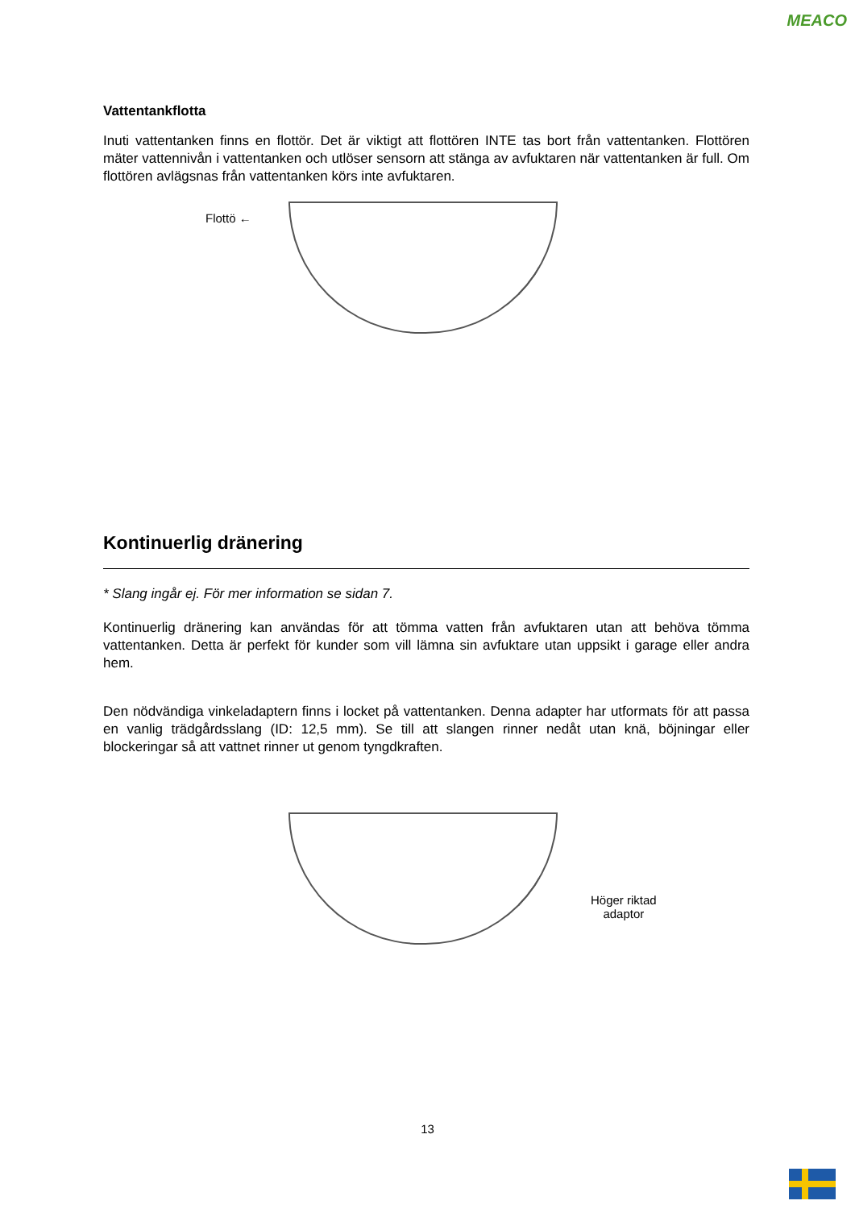MEACO
Vattentankflotta
Inuti vattentanken finns en flottör. Det är viktigt att flottören INTE tas bort från vattentanken. Flottören mäter vattennivån i vattentanken och utlöser sensorn att stänga av avfuktaren när vattentanken är full. Om flottören avlägsnas från vattentanken körs inte avfuktaren.
Flottö ←
Kontinuerlig dränering
* Slang ingår ej. För mer information se sidan 7.
Kontinuerlig dränering kan användas för att tömma vatten från avfuktaren utan att behöva tömma vattentanken. Detta är perfekt för kunder som vill lämna sin avfuktare utan uppsikt i garage eller andra hem.
Den nödvändiga vinkeladaptern finns i locket på vattentanken. Denna adapter har utformats för att passa en vanlig trädgårdsslang (ID: 12,5 mm). Se till att slangen rinner nedåt utan knä, böjningar eller blockeringar så att vattnet rinner ut genom tyngdkraften.
Höger riktad
adaptor
13